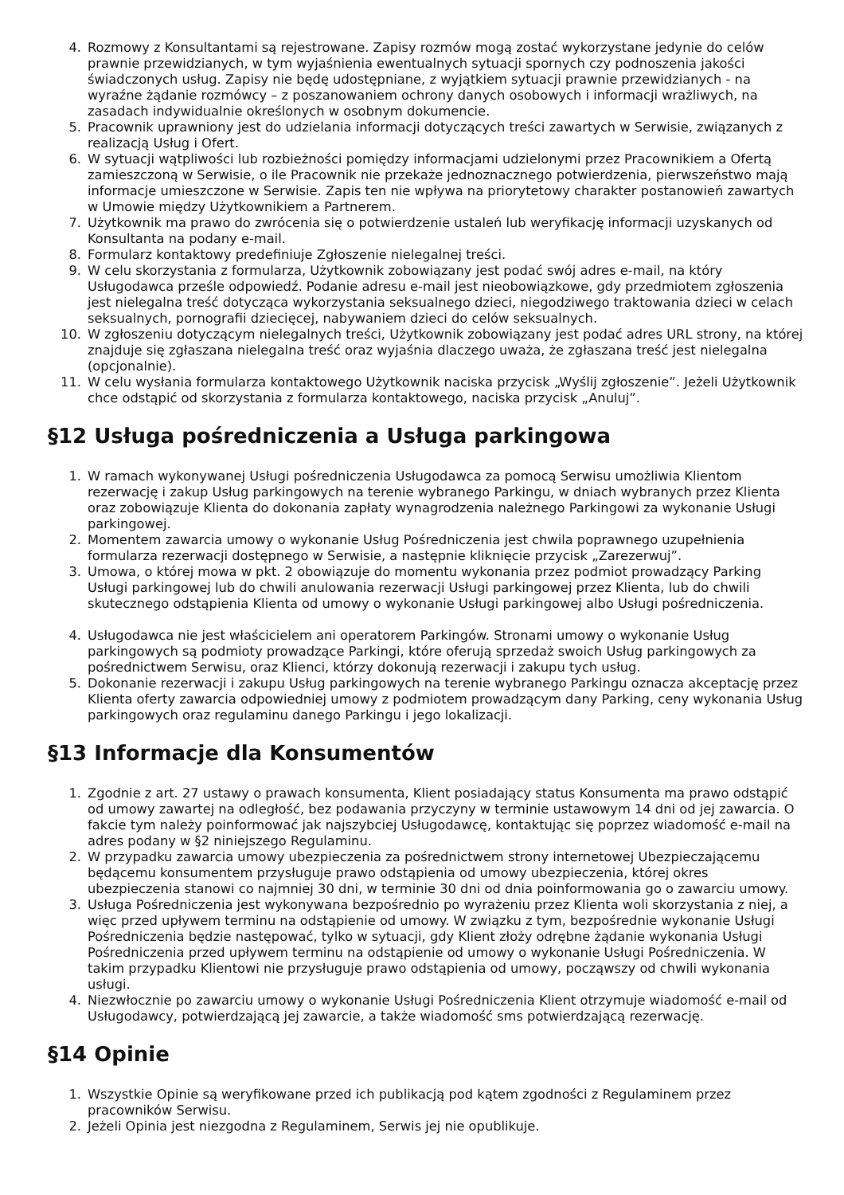4. Rozmowy z Konsultantami są rejestrowane. Zapisy rozmów mogą zostać wykorzystane jedynie do celów prawnie przewidzianych, w tym wyjaśnienia ewentualnych sytuacji spornych czy podnoszenia jakości świadczonych usług. Zapisy nie będę udostępniane, z wyjątkiem sytuacji prawnie przewidzianych - na wyraźne żądanie rozmówcy – z poszanowaniem ochrony danych osobowych i informacji wrażliwych, na zasadach indywidualnie określonych w osobnym dokumencie.
5. Pracownik uprawniony jest do udzielania informacji dotyczących treści zawartych w Serwisie, związanych z realizacją Usług i Ofert.
6. W sytuacji wątpliwości lub rozbieżności pomiędzy informacjami udzielonymi przez Pracownikiem a Ofertą zamieszczoną w Serwisie, o ile Pracownik nie przekaże jednoznacznego potwierdzenia, pierwszeństwo mają informacje umieszczone w Serwisie. Zapis ten nie wpływa na priorytetowy charakter postanowień zawartych w Umowie między Użytkownikiem a Partnerem.
7. Użytkownik ma prawo do zwrócenia się o potwierdzenie ustaleń lub weryfikację informacji uzyskanych od Konsultanta na podany e-mail.
8. Formularz kontaktowy predefiniuje Zgłoszenie nielegalnej treści.
9. W celu skorzystania z formularza, Użytkownik zobowiązany jest podać swój adres e-mail, na który Usługodawca prześle odpowiedź. Podanie adresu e-mail jest nieobowiązkowe, gdy przedmiotem zgłoszenia jest nielegalna treść dotycząca wykorzystania seksualnego dzieci, niegodziwego traktowania dzieci w celach seksualnych, pornografii dziecięcej, nabywaniem dzieci do celów seksualnych.
10. W zgłoszeniu dotyczącym nielegalnych treści, Użytkownik zobowiązany jest podać adres URL strony, na której znajduje się zgłaszana nielegalna treść oraz wyjaśnia dlaczego uważa, że zgłaszana treść jest nielegalna (opcjonalnie).
11. W celu wysłania formularza kontaktowego Użytkownik naciska przycisk „Wyślij zgłoszenie”. Jeżeli Użytkownik chce odstąpić od skorzystania z formularza kontaktowego, naciska przycisk „Anuluj”.
§12 Usługa pośredniczenia a Usługa parkingowa
1. W ramach wykonywanej Usługi pośredniczenia Usługodawca za pomocą Serwisu umożliwia Klientom rezerwację i zakup Usług parkingowych na terenie wybranego Parkingu, w dniach wybranych przez Klienta oraz zobowiązuje Klienta do dokonania zapłaty wynagrodzenia należnego Parkingowi za wykonanie Usługi parkingowej.
2. Momentem zawarcia umowy o wykonanie Usług Pośredniczenia jest chwila poprawnego uzupełnienia formularza rezerwacji dostępnego w Serwisie, a następnie kliknięcie przycisk „Zarezerwuj”.
3. Umowa, o której mowa w pkt. 2 obowiązuje do momentu wykonania przez podmiot prowadzący Parking Usługi parkingowej lub do chwili anulowania rezerwacji Usługi parkingowej przez Klienta, lub do chwili skutecznego odstąpienia Klienta od umowy o wykonanie Usługi parkingowej albo Usługi pośredniczenia.
4. Usługodawca nie jest właścicielem ani operatorem Parkingów. Stronami umowy o wykonanie Usług parkingowych są podmioty prowadzące Parkingi, które oferują sprzedaż swoich Usług parkingowych za pośrednictwem Serwisu, oraz Klienci, którzy dokonują rezerwacji i zakupu tych usług.
5. Dokonanie rezerwacji i zakupu Usług parkingowych na terenie wybranego Parkingu oznacza akceptację przez Klienta oferty zawarcia odpowiedniej umowy z podmiotem prowadzącym dany Parking, ceny wykonania Usług parkingowych oraz regulaminu danego Parkingu i jego lokalizacji.
§13 Informacje dla Konsumentów
1. Zgodnie z art. 27 ustawy o prawach konsumenta, Klient posiadający status Konsumenta ma prawo odstąpić od umowy zawartej na odległość, bez podawania przyczyny w terminie ustawowym 14 dni od jej zawarcia. O fakcie tym należy poinformować jak najszybciej Usługodawcę, kontaktując się poprzez wiadomość e-mail na adres podany w §2 niniejszego Regulaminu.
2. W przypadku zawarcia umowy ubezpieczenia za pośrednictwem strony internetowej Ubezpieczającemu będącemu konsumentem przysługuje prawo odstąpienia od umowy ubezpieczenia, której okres ubezpieczenia stanowi co najmniej 30 dni, w terminie 30 dni od dnia poinformowania go o zawarciu umowy.
3. Usługa Pośredniczenia jest wykonywana bezpośrednio po wyrażeniu przez Klienta woli skorzystania z niej, a więc przed upływem terminu na odstąpienie od umowy. W związku z tym, bezpośrednie wykonanie Usługi Pośredniczenia będzie następować, tylko w sytuacji, gdy Klient złoży odrębne żądanie wykonania Usługi Pośredniczenia przed upływem terminu na odstąpienie od umowy o wykonanie Usługi Pośredniczenia. W takim przypadku Klientowi nie przysługuje prawo odstąpienia od umowy, począwszy od chwili wykonania usługi.
4. Niezwłocznie po zawarciu umowy o wykonanie Usługi Pośredniczenia Klient otrzymuje wiadomość e-mail od Usługodawcy, potwierdzającą jej zawarcie, a także wiadomość sms potwierdzającą rezerwację.
§14 Opinie
1. Wszystkie Opinie są weryfikowane przed ich publikacją pod kątem zgodności z Regulaminem przez pracowników Serwisu.
2. Jeżeli Opinia jest niezgodna z Regulaminem, Serwis jej nie opublikuje.